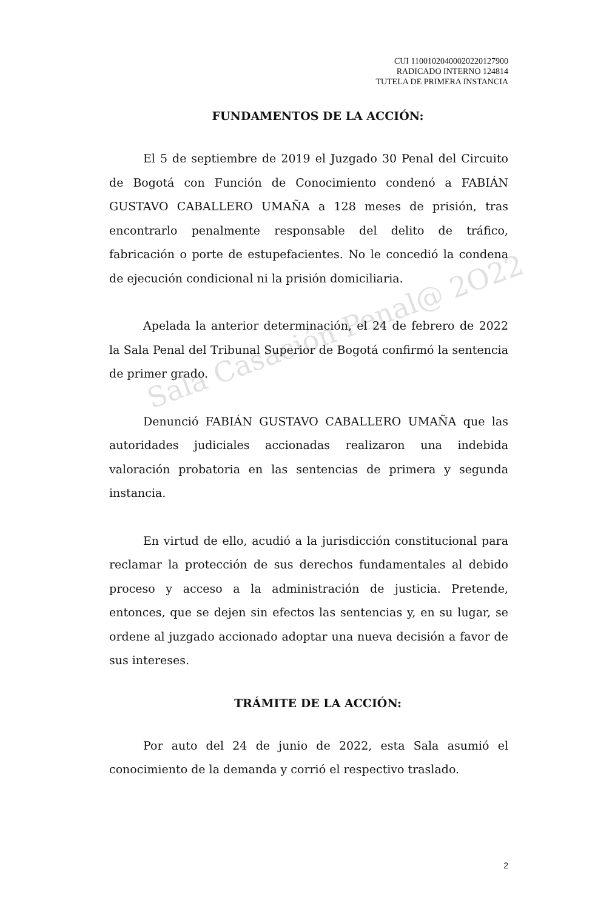CUI 11001020400020220127900
RADICADO INTERNO 124814
TUTELA DE PRIMERA INSTANCIA
FUNDAMENTOS DE LA ACCIÓN:
El 5 de septiembre de 2019 el Juzgado 30 Penal del Circuito de Bogotá con Función de Conocimiento condenó a FABIÁN GUSTAVO CABALLERO UMAÑA a 128 meses de prisión, tras encontrarlo penalmente responsable del delito de tráfico, fabricación o porte de estupefacientes. No le concedió la condena de ejecución condicional ni la prisión domiciliaria.
Apelada la anterior determinación, el 24 de febrero de 2022 la Sala Penal del Tribunal Superior de Bogotá confirmó la sentencia de primer grado.
Denunció FABIÁN GUSTAVO CABALLERO UMAÑA que las autoridades judiciales accionadas realizaron una indebida valoración probatoria en las sentencias de primera y segunda instancia.
En virtud de ello, acudió a la jurisdicción constitucional para reclamar la protección de sus derechos fundamentales al debido proceso y acceso a la administración de justicia. Pretende, entonces, que se dejen sin efectos las sentencias y, en su lugar, se ordene al juzgado accionado adoptar una nueva decisión a favor de sus intereses.
TRÁMITE DE LA ACCIÓN:
Por auto del 24 de junio de 2022, esta Sala asumió el conocimiento de la demanda y corrió el respectivo traslado.
Sala Casación Penal@ 2O22
2